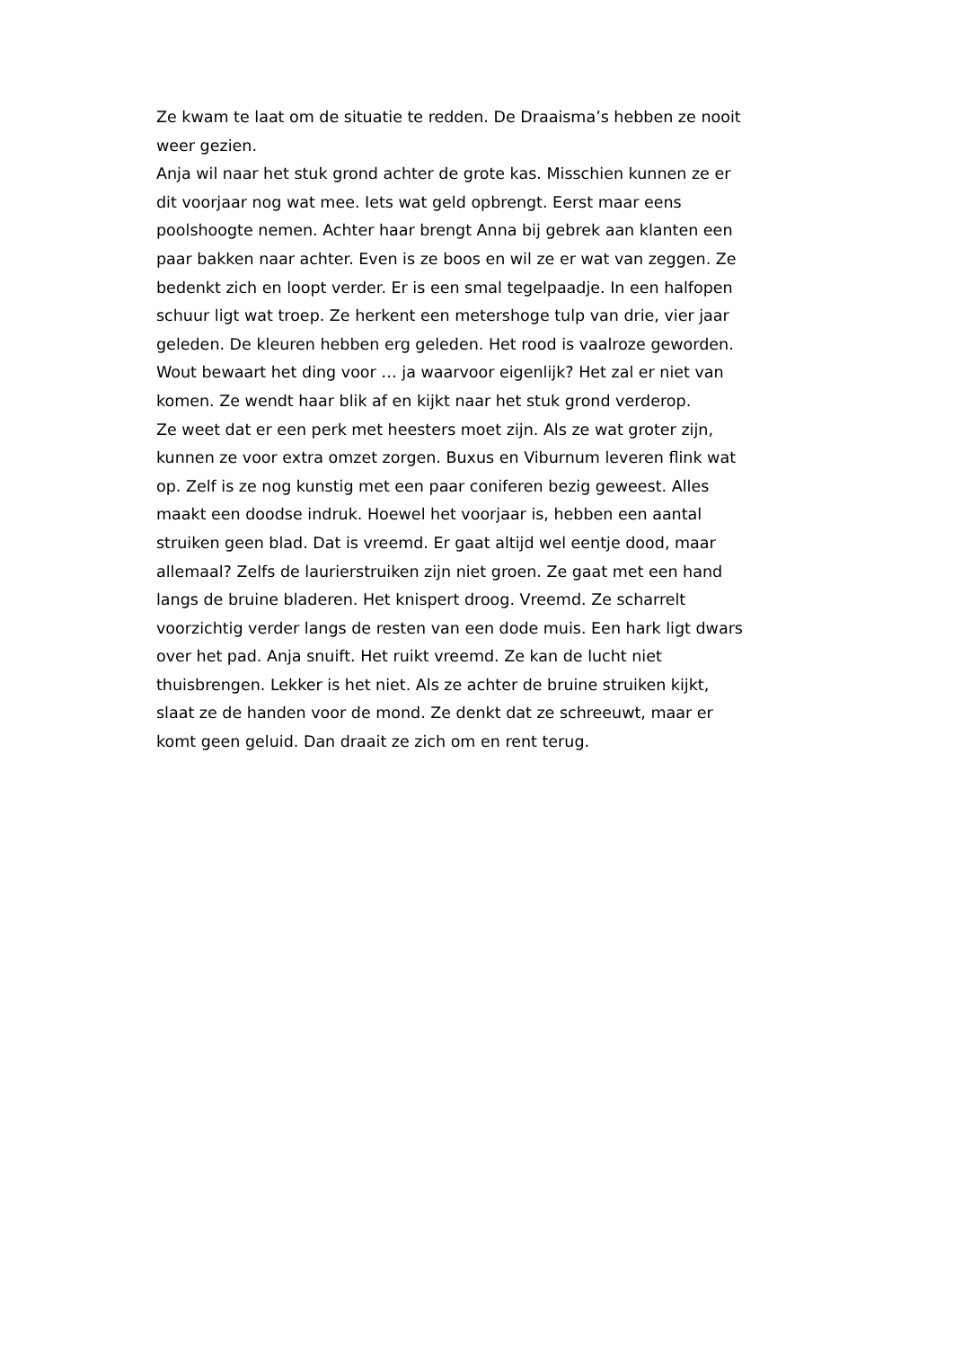Ze kwam te laat om de situatie te redden. De Draaisma’s hebben ze nooit weer gezien.
Anja wil naar het stuk grond achter de grote kas. Misschien kunnen ze er dit voorjaar nog wat mee. Iets wat geld opbrengt. Eerst maar eens poolshoogte nemen. Achter haar brengt Anna bij gebrek aan klanten een paar bakken naar achter. Even is ze boos en wil ze er wat van zeggen. Ze bedenkt zich en loopt verder. Er is een smal tegelpaadje. In een halfopen schuur ligt wat troep. Ze herkent een metershoge tulp van drie, vier jaar geleden. De kleuren hebben erg geleden. Het rood is vaalroze geworden. Wout bewaart het ding voor … ja waarvoor eigenlijk? Het zal er niet van komen. Ze wendt haar blik af en kijkt naar het stuk grond verderop.
Ze weet dat er een perk met heesters moet zijn. Als ze wat groter zijn, kunnen ze voor extra omzet zorgen. Buxus en Viburnum leveren flink wat op. Zelf is ze nog kunstig met een paar coniferen bezig geweest. Alles maakt een doodse indruk. Hoewel het voorjaar is, hebben een aantal struiken geen blad. Dat is vreemd. Er gaat altijd wel eentje dood, maar allemaal? Zelfs de laurierstruiken zijn niet groen. Ze gaat met een hand langs de bruine bladeren. Het knispert droog. Vreemd. Ze scharrelt voorzichtig verder langs de resten van een dode muis. Een hark ligt dwars over het pad. Anja snuift. Het ruikt vreemd. Ze kan de lucht niet thuisbrengen. Lekker is het niet. Als ze achter de bruine struiken kijkt, slaat ze de handen voor de mond. Ze denkt dat ze schreeuwt, maar er komt geen geluid. Dan draait ze zich om en rent terug.